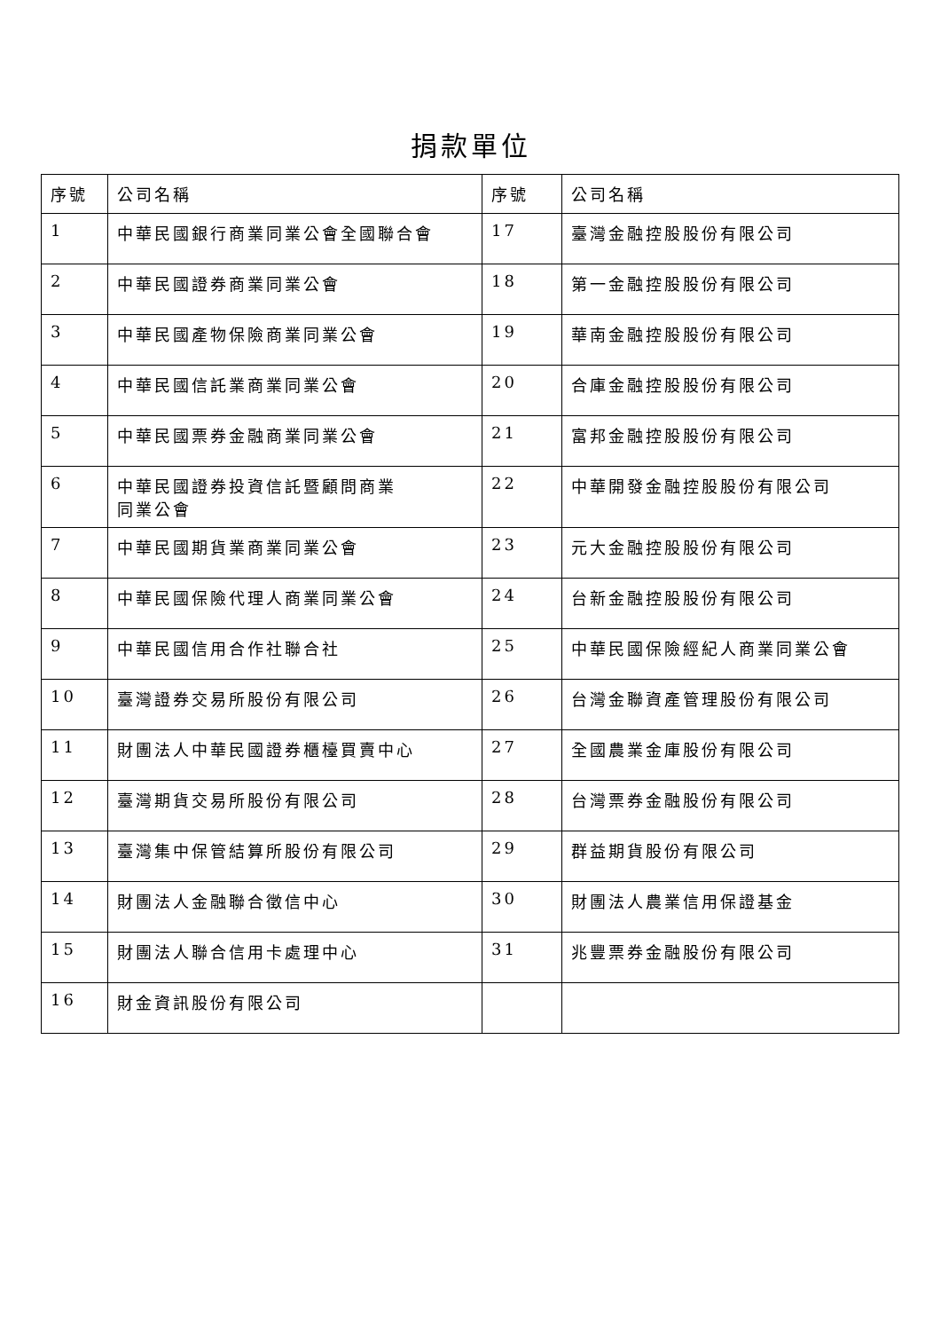捐款單位
| 序號 | 公司名稱 | 序號 | 公司名稱 |
| --- | --- | --- | --- |
| 1 | 中華民國銀行商業同業公會全國聯合會 | 17 | 臺灣金融控股股份有限公司 |
| 2 | 中華民國證券商業同業公會 | 18 | 第一金融控股股份有限公司 |
| 3 | 中華民國產物保險商業同業公會 | 19 | 華南金融控股股份有限公司 |
| 4 | 中華民國信託業商業同業公會 | 20 | 合庫金融控股股份有限公司 |
| 5 | 中華民國票券金融商業同業公會 | 21 | 富邦金融控股股份有限公司 |
| 6 | 中華民國證券投資信託暨顧問商業 同業公會 | 22 | 中華開發金融控股股份有限公司 |
| 7 | 中華民國期貨業商業同業公會 | 23 | 元大金融控股股份有限公司 |
| 8 | 中華民國保險代理人商業同業公會 | 24 | 台新金融控股股份有限公司 |
| 9 | 中華民國信用合作社聯合社 | 25 | 中華民國保險經紀人商業同業公會 |
| 10 | 臺灣證券交易所股份有限公司 | 26 | 台灣金聯資產管理股份有限公司 |
| 11 | 財團法人中華民國證券櫃檯買賣中心 | 27 | 全國農業金庫股份有限公司 |
| 12 | 臺灣期貨交易所股份有限公司 | 28 | 台灣票券金融股份有限公司 |
| 13 | 臺灣集中保管結算所股份有限公司 | 29 | 群益期貨股份有限公司 |
| 14 | 財團法人金融聯合徵信中心 | 30 | 財團法人農業信用保證基金 |
| 15 | 財團法人聯合信用卡處理中心 | 31 | 兆豐票券金融股份有限公司 |
| 16 | 財金資訊股份有限公司 | | |